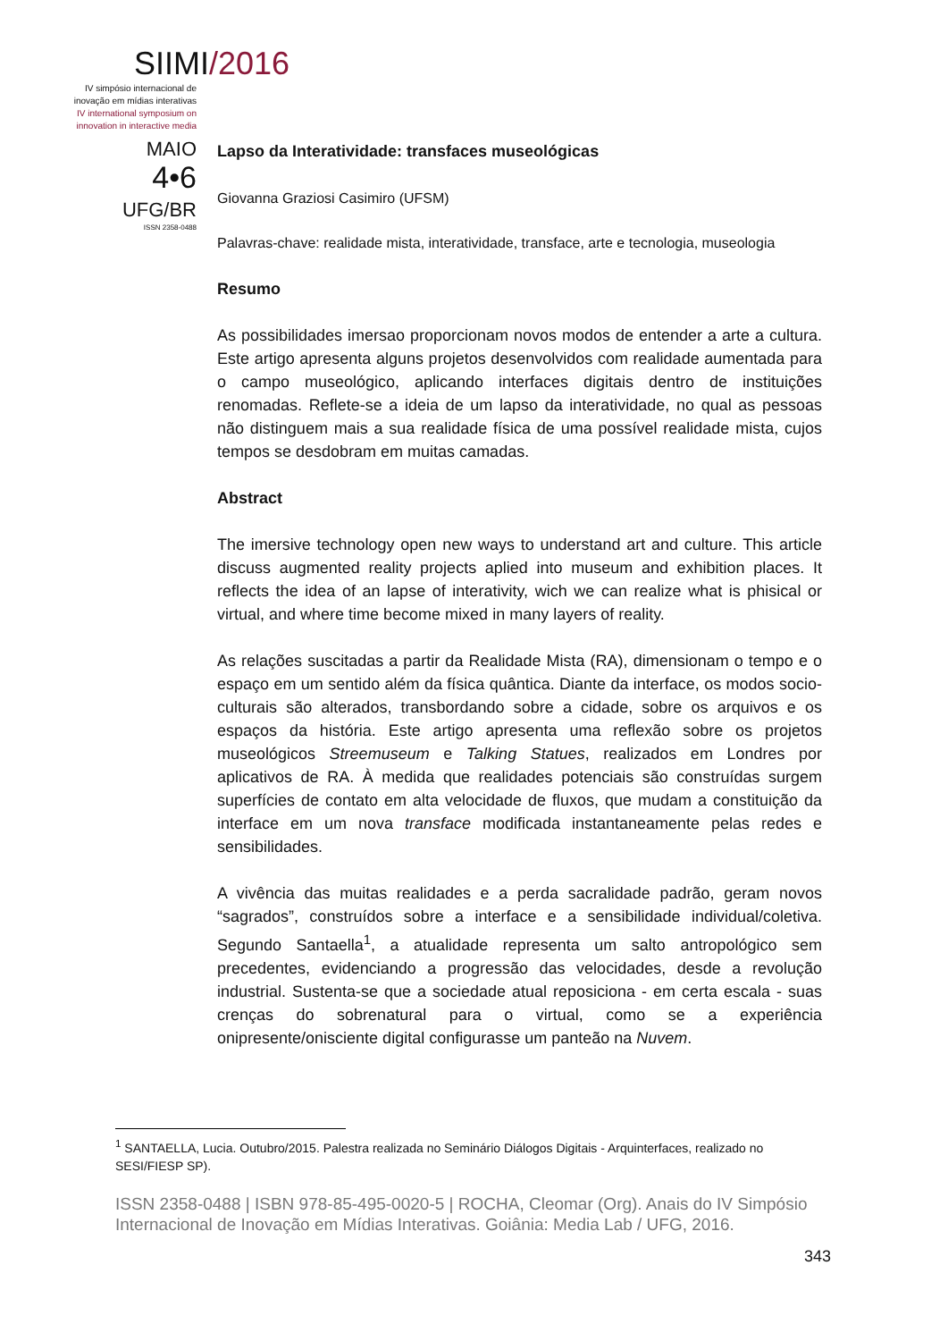SIIMI/2016
IV simpósio internacional de
inovação em mídias interativas
IV international symposium on
innovation in interactive media
MAIO
4•6
UFG/BR
ISSN 2358-0488
Lapso da Interatividade: transfaces museológicas
Giovanna Graziosi Casimiro (UFSM)
Palavras-chave: realidade mista, interatividade, transface, arte e tecnologia, museologia
Resumo
As possibilidades imersao proporcionam novos modos de entender a arte a cultura. Este artigo apresenta alguns projetos desenvolvidos com realidade aumentada para o campo museológico, aplicando interfaces digitais dentro de instituições renomadas. Reflete-se a ideia de um lapso da interatividade, no qual as pessoas não distinguem mais a sua realidade física de uma possível realidade mista, cujos tempos se desdobram em muitas camadas.
Abstract
The imersive technology open new ways to understand art and culture. This article discuss augmented reality projects aplied into museum and exhibition places. It reflects the idea of an lapse of interativity, wich we can realize what is phisical or virtual, and where time become mixed in many layers of reality.
As relações suscitadas a partir da Realidade Mista (RA), dimensionam o tempo e o espaço em um sentido além da física quântica. Diante da interface, os modos socio-culturais são alterados, transbordando sobre a cidade, sobre os arquivos e os espaços da história. Este artigo apresenta uma reflexão sobre os projetos museológicos Streemuseum e Talking Statues, realizados em Londres por aplicativos de RA. À medida que realidades potenciais são construídas surgem superfícies de contato em alta velocidade de fluxos, que mudam a constituição da interface em um nova transface modificada instantaneamente pelas redes e sensibilidades.
A vivência das muitas realidades e a perda sacralidade padrão, geram novos “sagrados”, construídos sobre a interface e a sensibilidade individual/coletiva. Segundo Santaella<sup>1</sup>, a atualidade representa um salto antropológico sem precedentes, evidenciando a progressão das velocidades, desde a revolução industrial. Sustenta-se que a sociedade atual reposiciona - em certa escala - suas crenças do sobrenatural para o virtual, como se a experiência onipresente/onisciente digital configurasse um panteão na Nuvem.
<sup>1</sup> SANTAELLA, Lucia. Outubro/2015. Palestra realizada no Seminário Diálogos Digitais - Arquinterfaces, realizado no SESI/FIESP SP).
ISSN 2358-0488 | ISBN 978-85-495-0020-5 | ROCHA, Cleomar (Org). Anais do IV Simpósio Internacional de Inovação em Mídias Interativas. Goiânia: Media Lab / UFG, 2016.
343